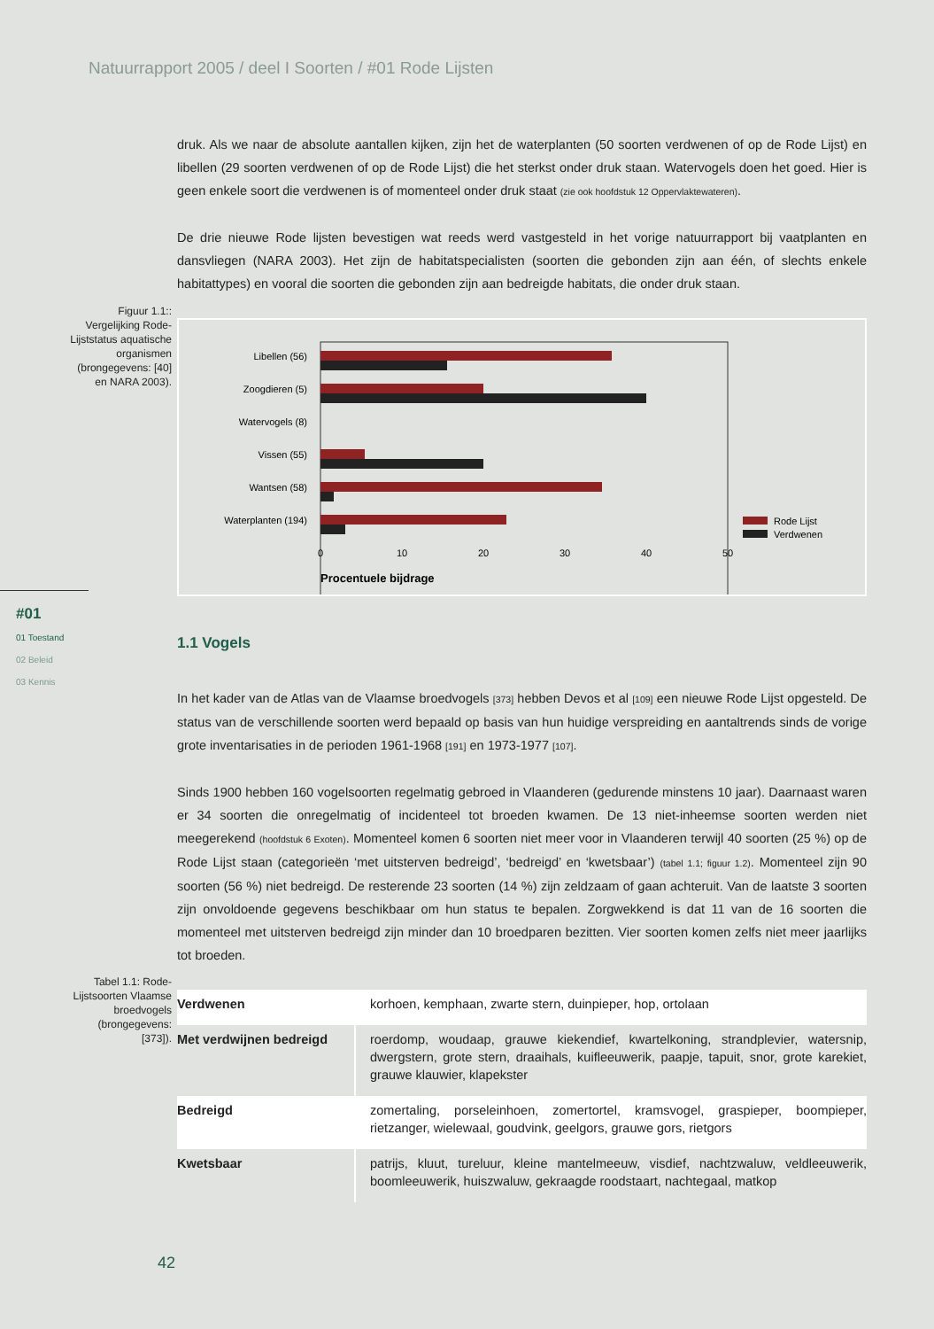Natuurrapport 2005 / deel I Soorten / #01 Rode Lijsten
Figuur 1.1:: Vergelijking Rode-Lijststatus aquatische organismen (brongegevens: [40] en NARA 2003).
#01
01 Toestand
02 Beleid
03 Kennis
Tabel 1.1: Rode-Lijstsoorten Vlaamse broedvogels (brongegevens: [373]).
druk. Als we naar de absolute aantallen kijken, zijn het de waterplanten (50 soorten verdwenen of op de Rode Lijst) en libellen (29 soorten verdwenen of op de Rode Lijst) die het sterkst onder druk staan. Watervogels doen het goed. Hier is geen enkele soort die verdwenen is of momenteel onder druk staat (zie ook hoofdstuk 12 Oppervlaktewateren).
De drie nieuwe Rode lijsten bevestigen wat reeds werd vastgesteld in het vorige natuurrapport bij vaatplanten en dansvliegen (NARA 2003). Het zijn de habitatspecialisten (soorten die gebonden zijn aan één, of slechts enkele habitattypes) en vooral die soorten die gebonden zijn aan bedreigde habitats, die onder druk staan.
Libellen (56)
Zoogdieren (5)
Watervogels (8)
Vissen (55)
Wantsen (58)
Waterplanten (194)
0
10
20
30
40
50
Procentuele bijdrage
Rode Lijst
Verdwenen
1.1 Vogels
In het kader van de Atlas van de Vlaamse broedvogels [373] hebben Devos et al [109] een nieuwe Rode Lijst opgesteld. De status van de verschillende soorten werd bepaald op basis van hun huidige verspreiding en aantaltrends sinds de vorige grote inventarisaties in de perioden 1961-1968 [191] en 1973-1977 [107].
Sinds 1900 hebben 160 vogelsoorten regelmatig gebroed in Vlaanderen (gedurende minstens 10 jaar). Daarnaast waren er 34 soorten die onregelmatig of incidenteel tot broeden kwamen. De 13 niet-inheemse soorten werden niet meegerekend (hoofdstuk 6 Exoten). Momenteel komen 6 soorten niet meer voor in Vlaanderen terwijl 40 soorten (25 %) op de Rode Lijst staan (categorieën ‘met uitsterven bedreigd’, ‘bedreigd’ en ‘kwetsbaar’) (tabel 1.1; figuur 1.2). Momenteel zijn 90 soorten (56 %) niet bedreigd. De resterende 23 soorten (14 %) zijn zeldzaam of gaan achteruit. Van de laatste 3 soorten zijn onvoldoende gegevens beschikbaar om hun status te bepalen. Zorgwekkend is dat 11 van de 16 soorten die momenteel met uitsterven bedreigd zijn minder dan 10 broedparen bezitten. Vier soorten komen zelfs niet meer jaarlijks tot broeden.
| Verdwenen | korhoen, kemphaan, zwarte stern, duinpieper, hop, ortolaan |
| Met verdwijnen bedreigd | roerdomp, woudaap, grauwe kiekendief, kwartelkoning, strandplevier, watersnip, dwergstern, grote stern, draaihals, kuifleeuwerik, paapje, tapuit, snor, grote karekiet, grauwe klauwier, klapekster |
| Bedreigd | zomertaling, porseleinhoen, zomertortel, kramsvogel, graspieper, boompieper, rietzanger, wielewaal, goudvink, geelgors, grauwe gors, rietgors |
| Kwetsbaar | patrijs, kluut, tureluur, kleine mantelmeeuw, visdief, nachtzwaluw, veldleeuwerik, boomleeuwerik, huiszwaluw, gekraagde roodstaart, nachtegaal, matkop |
42